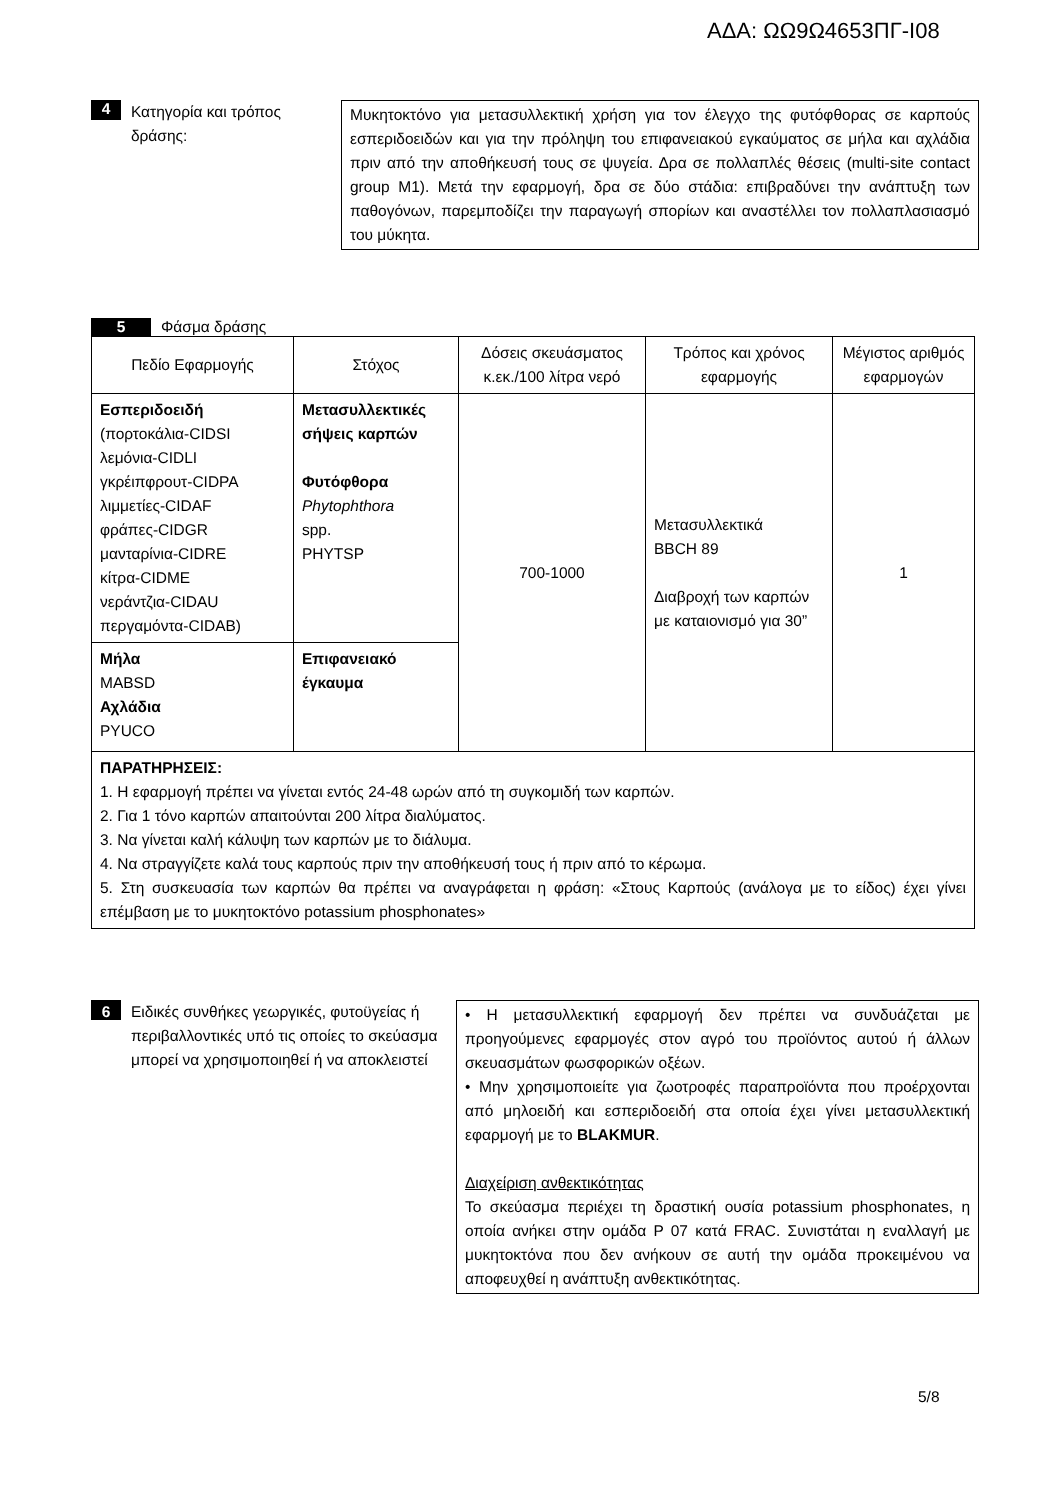ΑΔΑ: ΩΩ9Ω4653ΠΓ-Ι08
4 Κατηγορία και τρόπος δράσης:
Μυκητοκτόνο για μετασυλλεκτική χρήση για τον έλεγχο της φυτόφθορας σε καρπούς εσπεριδοειδών και για την πρόληψη του επιφανειακού εγκαύματος σε μήλα και αχλάδια πριν από την αποθήκευσή τους σε ψυγεία. Δρα σε πολλαπλές θέσεις (multi-site contact group M1). Μετά την εφαρμογή, δρα σε δύο στάδια: επιβραδύνει την ανάπτυξη των παθογόνων, παρεμποδίζει την παραγωγή σπορίων και αναστέλλει τον πολλαπλασιασμό του μύκητα.
5 Φάσμα δράσης
| Πεδίο Εφαρμογής | Στόχος | Δόσεις σκευάσματος κ.εκ./100 λίτρα νερό | Τρόπος και χρόνος εφαρμογής | Μέγιστος αριθμός εφαρμογών |
| --- | --- | --- | --- | --- |
| Εσπεριδοειδή (πορτοκάλια-CIDSI λεμόνια-CIDLI γκρέιπφρουτ-CIDPA λιμμετίες-CIDAF φράπες-CIDGR μανταρίνια-CIDRE κίτρα-CIDME νεράντζια-CIDAU περγαμόντα-CIDAB) | Μετασυλλεκτικές σήψεις καρπών Φυτόφθορα Phytophthora spp. PHYTSP | 700-1000 | Μετασυλλεκτικά BBCH 89 Διαβροχή των καρπών με καταιονισμό για 30” | 1 |
| Μήλα MABSD Αχλάδια PYUCO | Επιφανειακό έγκαυμα | | | |
| ΠΑΡΑΤΗΡΗΣΕΙΣ: 1. Η εφαρμογή πρέπει να γίνεται εντός 24-48 ωρών από τη συγκομιδή των καρπών. 2. Για 1 τόνο καρπών απαιτούνται 200 λίτρα διαλύματος. 3. Να γίνεται καλή κάλυψη των καρπών με το διάλυμα. 4. Να στραγγίζετε καλά τους καρπούς πριν την αποθήκευσή τους ή πριν από το κέρωμα. 5. Στη συσκευασία των καρπών θα πρέπει να αναγράφεται η φράση: «Στους Καρπούς (ανάλογα με το είδος) έχει γίνει επέμβαση με το μυκητοκτόνο potassium phosphonates» | | | | |
6 Ειδικές συνθήκες γεωργικές, φυτοϋγείας ή περιβαλλοντικές υπό τις οποίες το σκεύασμα μπορεί να χρησιμοποιηθεί ή να αποκλειστεί
• Η μετασυλλεκτική εφαρμογή δεν πρέπει να συνδυάζεται με προηγούμενες εφαρμογές στον αγρό του προϊόντος αυτού ή άλλων σκευασμάτων φωσφορικών οξέων.
• Μην χρησιμοποιείτε για ζωοτροφές παραπροϊόντα που προέρχονται από μηλοειδή και εσπεριδοειδή στα οποία έχει γίνει μετασυλλεκτική εφαρμογή με το BLAKMUR.
Διαχείριση ανθεκτικότητας
Το σκεύασμα περιέχει τη δραστική ουσία potassium phosphonates, η οποία ανήκει στην ομάδα P 07 κατά FRAC. Συνιστάται η εναλλαγή με μυκητοκτόνα που δεν ανήκουν σε αυτή την ομάδα προκειμένου να αποφευχθεί η ανάπτυξη ανθεκτικότητας.
5/8